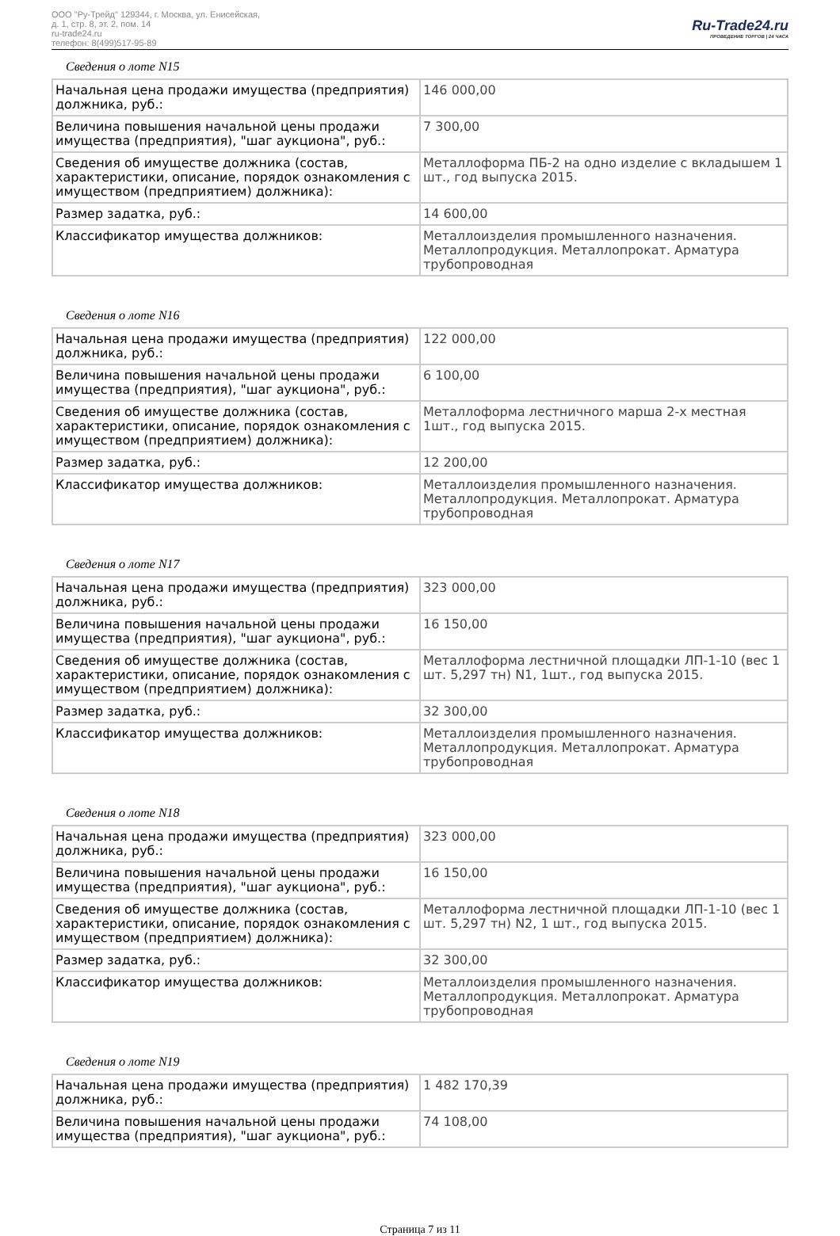ООО "Ру-Трейд" 129344, г. Москва, ул. Енисейская,
д. 1, стр. 8, эт. 2, пом. 14
ru-trade24.ru
телефон: 8(499)517-95-89
Ru-Trade24.ru
ПРОВЕДЕНИЕ ТОРГОВ | 24 ЧАСА
Сведения о лоте N15
| Начальная цена продажи имущества (предприятия) должника, руб.: | 146 000,00 |
| Величина повышения начальной цены продажи имущества (предприятия), "шаг аукциона", руб.: | 7 300,00 |
| Сведения об имуществе должника (состав, характеристики, описание, порядок ознакомления с имуществом (предприятием) должника): | Металлоформа ПБ-2 на одно изделие с вкладышем 1 шт., год выпуска 2015. |
| Размер задатка, руб.: | 14 600,00 |
| Классификатор имущества должников: | Металлоизделия промышленного назначения. Металлопродукция. Металлопрокат. Арматура трубопроводная |
Сведения о лоте N16
| Начальная цена продажи имущества (предприятия) должника, руб.: | 122 000,00 |
| Величина повышения начальной цены продажи имущества (предприятия), "шаг аукциона", руб.: | 6 100,00 |
| Сведения об имуществе должника (состав, характеристики, описание, порядок ознакомления с имуществом (предприятием) должника): | Металлоформа лестничного марша 2-х местная 1шт., год выпуска 2015. |
| Размер задатка, руб.: | 12 200,00 |
| Классификатор имущества должников: | Металлоизделия промышленного назначения. Металлопродукция. Металлопрокат. Арматура трубопроводная |
Сведения о лоте N17
| Начальная цена продажи имущества (предприятия) должника, руб.: | 323 000,00 |
| Величина повышения начальной цены продажи имущества (предприятия), "шаг аукциона", руб.: | 16 150,00 |
| Сведения об имуществе должника (состав, характеристики, описание, порядок ознакомления с имуществом (предприятием) должника): | Металлоформа лестничной площадки ЛП-1-10 (вес 1 шт. 5,297 тн) N1, 1шт., год выпуска 2015. |
| Размер задатка, руб.: | 32 300,00 |
| Классификатор имущества должников: | Металлоизделия промышленного назначения. Металлопродукция. Металлопрокат. Арматура трубопроводная |
Сведения о лоте N18
| Начальная цена продажи имущества (предприятия) должника, руб.: | 323 000,00 |
| Величина повышения начальной цены продажи имущества (предприятия), "шаг аукциона", руб.: | 16 150,00 |
| Сведения об имуществе должника (состав, характеристики, описание, порядок ознакомления с имуществом (предприятием) должника): | Металлоформа лестничной площадки ЛП-1-10 (вес 1 шт. 5,297 тн) N2, 1 шт., год выпуска 2015. |
| Размер задатка, руб.: | 32 300,00 |
| Классификатор имущества должников: | Металлоизделия промышленного назначения. Металлопродукция. Металлопрокат. Арматура трубопроводная |
Сведения о лоте N19
| Начальная цена продажи имущества (предприятия) должника, руб.: | 1 482 170,39 |
| Величина повышения начальной цены продажи имущества (предприятия), "шаг аукциона", руб.: | 74 108,00 |
Страница 7 из 11